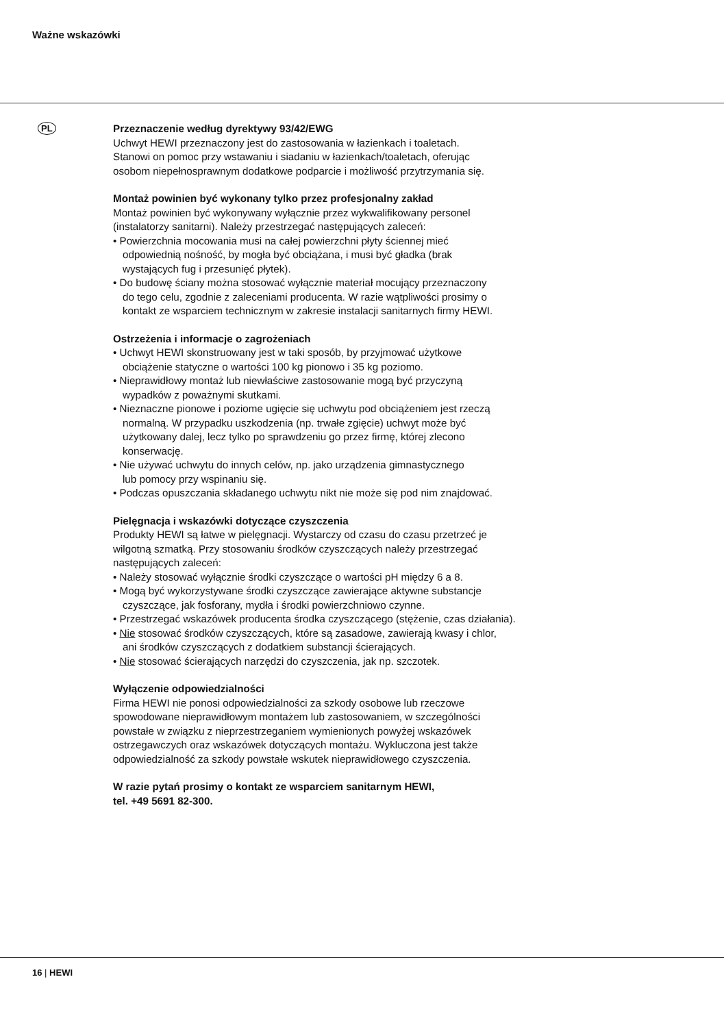Ważne wskazówki
PL
Przeznaczenie według dyrektywy 93/42/EWG
Uchwyt HEWI przeznaczony jest do zastosowania w łazienkach i toaletach.
Stanowi on pomoc przy wstawaniu i siadaniu w łazienkach/toaletach, oferując
osobom niepełnosprawnym dodatkowe podparcie i możliwość przytrzymania się.
Montaż powinien być wykonany tylko przez profesjonalny zakład
Montaż powinien być wykonywany wyłącznie przez wykwalifikowany personel
(instalatorzy sanitarni). Należy przestrzegać następujących zaleceń:
• Powierzchnia mocowania musi na całej powierzchni płyty ściennej mieć
odpowiednią nośność, by mogła być obciążana, i musi być gładka (brak
wystających fug i przesunięć płytek).
• Do budowę ściany można stosować wyłącznie materiał mocujący przeznaczony
do tego celu, zgodnie z zaleceniami producenta. W razie wątpliwości prosimy o
kontakt ze wsparciem technicznym w zakresie instalacji sanitarnych firmy HEWI.
Ostrzeżenia i informacje o zagrożeniach
• Uchwyt HEWI skonstruowany jest w taki sposób, by przyjmować użytkowe
obciążenie statyczne o wartości 100 kg pionowo i 35 kg poziomo.
• Nieprawidłowy montaż lub niewłaściwe zastosowanie mogą być przyczyną
wypadków z poważnymi skutkami.
• Nieznaczne pionowe i poziome ugięcie się uchwytu pod obciążeniem jest rzeczą
normalną. W przypadku uszkodzenia (np. trwałe zgięcie) uchwyt może być
użytkowany dalej, lecz tylko po sprawdzeniu go przez firmę, której zlecono
konserwację.
• Nie używać uchwytu do innych celów, np. jako urządzenia gimnastycznego
lub pomocy przy wspinaniu się.
• Podczas opuszczania składanego uchwytu nikt nie może się pod nim znajdować.
Pielęgnacja i wskazówki dotyczące czyszczenia
Produkty HEWI są łatwe w pielęgnacji. Wystarczy od czasu do czasu przetrzeć je
wilgotną szmatką. Przy stosowaniu środków czyszczących należy przestrzegać
następujących zaleceń:
• Należy stosować wyłącznie środki czyszczące o wartości pH między 6 a 8.
• Mogą być wykorzystywane środki czyszczące zawierające aktywne substancje
czyszczące, jak fosforany, mydła i środki powierzchniowo czynne.
• Przestrzegać wskazówek producenta środka czyszczącego (stężenie, czas działania).
• Nie stosować środków czyszczących, które są zasadowe, zawierają kwasy i chlor,
ani środków czyszczących z dodatkiem substancji ścierających.
• Nie stosować ścierających narzędzi do czyszczenia, jak np. szczotek.
Wyłączenie odpowiedzialności
Firma HEWI nie ponosi odpowiedzialności za szkody osobowe lub rzeczowe
spowodowane nieprawidłowym montażem lub zastosowaniem, w szczególności
powstałe w związku z nieprzestrzeganiem wymienionych powyżej wskazówek
ostrzegawczych oraz wskazówek dotyczących montażu. Wykluczona jest także
odpowiedzialność za szkody powstałe wskutek nieprawidłowego czyszczenia.
W razie pytań prosimy o kontakt ze wsparciem sanitarnym HEWI,
tel. +49 5691 82-300.
16 | HEWI